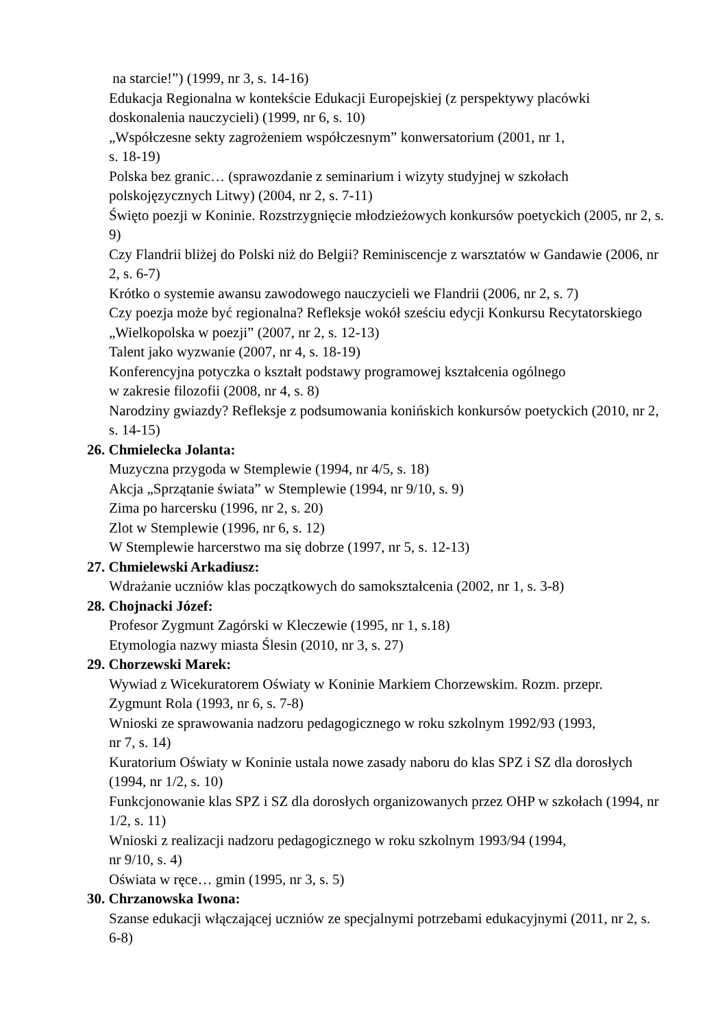na starcie!”) (1999, nr 3, s. 14-16)
Edukacja Regionalna w kontekście Edukacji Europejskiej (z perspektywy placówki
doskonalenia nauczycieli) (1999, nr 6, s. 10)
„Współczesne sekty zagrożeniem współczesnym” konwersatorium (2001, nr 1,
s. 18-19)
Polska bez granic… (sprawozdanie z seminarium i wizyty studyjnej w szkołach
polskojęzycznych Litwy) (2004, nr 2, s. 7-11)
Święto poezji w Koninie. Rozstrzygnięcie młodzieżowych konkursów poetyckich (2005, nr 2, s. 9)
Czy Flandrii bliżej do Polski niż do Belgii? Reminiscencje z warsztatów w Gandawie (2006, nr 2, s. 6-7)
Krótko o systemie awansu zawodowego nauczycieli we Flandrii (2006, nr 2, s. 7)
Czy poezja może być regionalna? Refleksje wokół sześciu edycji Konkursu Recytatorskiego „Wielkopolska w poezji” (2007, nr 2, s. 12-13)
Talent jako wyzwanie (2007, nr 4, s. 18-19)
Konferencyjna potyczka o kształt podstawy programowej kształcenia ogólnego
w zakresie filozofii (2008, nr 4, s. 8)
Narodziny gwiazdy? Refleksje z podsumowania konińskich konkursów poetyckich (2010, nr 2, s. 14-15)
26. Chmielecka Jolanta:
Muzyczna przygoda w Stemplewie (1994, nr 4/5, s. 18)
Akcja „Sprzątanie świata” w Stemplewie (1994, nr 9/10, s. 9)
Zima po harcersku (1996, nr 2, s. 20)
Zlot w Stemplewie (1996, nr 6, s. 12)
W Stemplewie harcerstwo ma się dobrze (1997, nr 5, s. 12-13)
27. Chmielewski Arkadiusz:
Wdrażanie uczniów klas początkowych do samokształcenia (2002, nr 1, s. 3-8)
28. Chojnacki Józef:
Profesor Zygmunt Zagórski w Kleczewie (1995, nr 1, s.18)
Etymologia nazwy miasta Ślesin (2010, nr 3, s. 27)
29. Chorzewski Marek:
Wywiad z Wicekuratorem Oświaty w Koninie Markiem Chorzewskim. Rozm. przepr.
Zygmunt Rola (1993, nr 6, s. 7-8)
Wnioski ze sprawowania nadzoru pedagogicznego w roku szkolnym 1992/93 (1993,
nr 7, s. 14)
Kuratorium Oświaty w Koninie ustala nowe zasady naboru do klas SPZ i SZ dla dorosłych (1994, nr 1/2, s. 10)
Funkcjonowanie klas SPZ i SZ dla dorosłych organizowanych przez OHP w szkołach (1994, nr 1/2, s. 11)
Wnioski z realizacji nadzoru pedagogicznego w roku szkolnym 1993/94 (1994,
nr 9/10, s. 4)
Oświata w ręce… gmin (1995, nr 3, s. 5)
30. Chrzanowska Iwona:
Szanse edukacji włączającej uczniów ze specjalnymi potrzebami edukacyjnymi (2011, nr 2, s. 6-8)